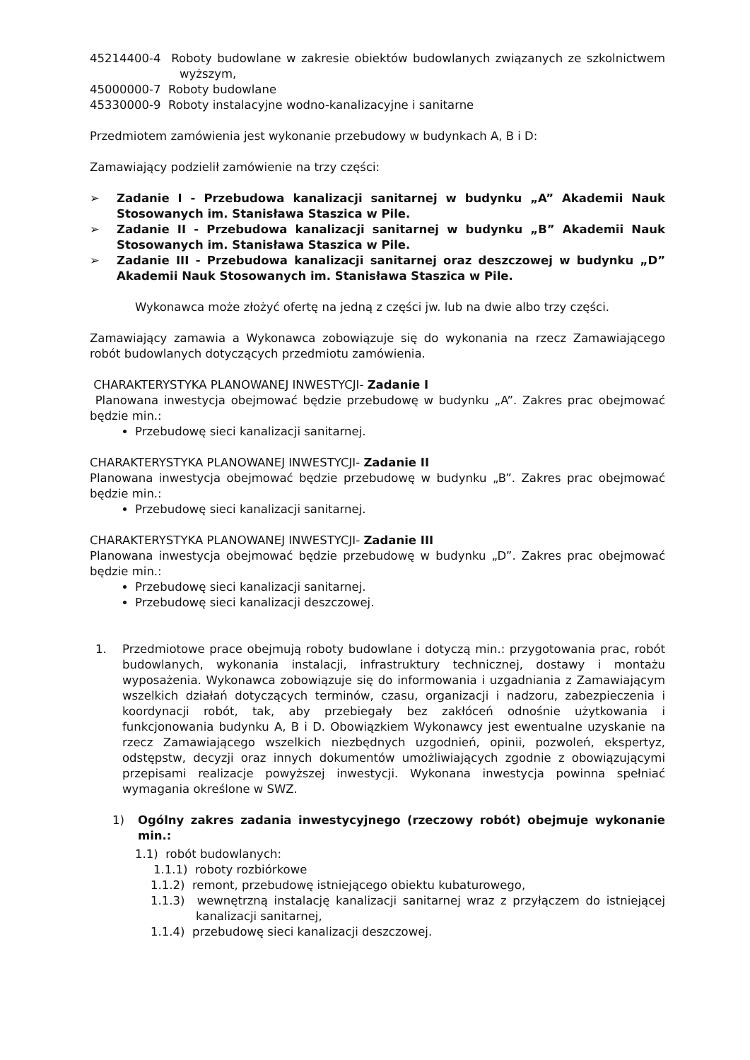45214400-4 Roboty budowlane w zakresie obiektów budowlanych związanych ze szkolnictwem wyższym,
45000000-7 Roboty budowlane
45330000-9 Roboty instalacyjne wodno-kanalizacyjne i sanitarne
Przedmiotem zamówienia jest wykonanie przebudowy w budynkach A, B i D:
Zamawiający podzielił zamówienie na trzy części:
➢ Zadanie I - Przebudowa kanalizacji sanitarnej w budynku „A” Akademii Nauk Stosowanych im. Stanisława Staszica w Pile.
➢ Zadanie II - Przebudowa kanalizacji sanitarnej w budynku „B” Akademii Nauk Stosowanych im. Stanisława Staszica w Pile.
➢ Zadanie III - Przebudowa kanalizacji sanitarnej oraz deszczowej w budynku „D” Akademii Nauk Stosowanych im. Stanisława Staszica w Pile.
Wykonawca może złożyć ofertę na jedną z części jw. lub na dwie albo trzy części.
Zamawiający zamawia a Wykonawca zobowiązuje się do wykonania na rzecz Zamawiającego robót budowlanych dotyczących przedmiotu zamówienia.
CHARAKTERYSTYKA PLANOWANEJ INWESTYCJI- Zadanie I
Planowana inwestycja obejmować będzie przebudowę w budynku „A”. Zakres prac obejmować będzie min.:
Przebudowę sieci kanalizacji sanitarnej.
CHARAKTERYSTYKA PLANOWANEJ INWESTYCJI- Zadanie II
Planowana inwestycja obejmować będzie przebudowę w budynku „B”. Zakres prac obejmować będzie min.:
Przebudowę sieci kanalizacji sanitarnej.
CHARAKTERYSTYKA PLANOWANEJ INWESTYCJI- Zadanie III
Planowana inwestycja obejmować będzie przebudowę w budynku „D”. Zakres prac obejmować będzie min.:
Przebudowę sieci kanalizacji sanitarnej.
Przebudowę sieci kanalizacji deszczowej.
1. Przedmiotowe prace obejmują roboty budowlane i dotyczą min.: przygotowania prac, robót budowlanych, wykonania instalacji, infrastruktury technicznej, dostawy i montażu wyposażenia. Wykonawca zobowiązuje się do informowania i uzgadniania z Zamawiającym wszelkich działań dotyczących terminów, czasu, organizacji i nadzoru, zabezpieczenia i koordynacji robót, tak, aby przebiegały bez zakłóceń odnośnie użytkowania i funkcjonowania budynku A, B i D. Obowiązkiem Wykonawcy jest ewentualne uzyskanie na rzecz Zamawiającego wszelkich niezbędnych uzgodnień, opinii, pozwoleń, ekspertyz, odstępstw, decyzji oraz innych dokumentów umożliwiających zgodnie z obowiązującymi przepisami realizacje powyższej inwestycji. Wykonana inwestycja powinna spełniać wymagania określone w SWZ.
1) Ogólny zakres zadania inwestycyjnego (rzeczowy robót) obejmuje wykonanie min.:
1.1) robót budowlanych:
1.1.1) roboty rozbiórkowe
1.1.2) remont, przebudowę istniejącego obiektu kubaturowego,
1.1.3) wewnętrzną instalację kanalizacji sanitarnej wraz z przyłączem do istniejącej kanalizacji sanitarnej,
1.1.4) przebudowę sieci kanalizacji deszczowej.